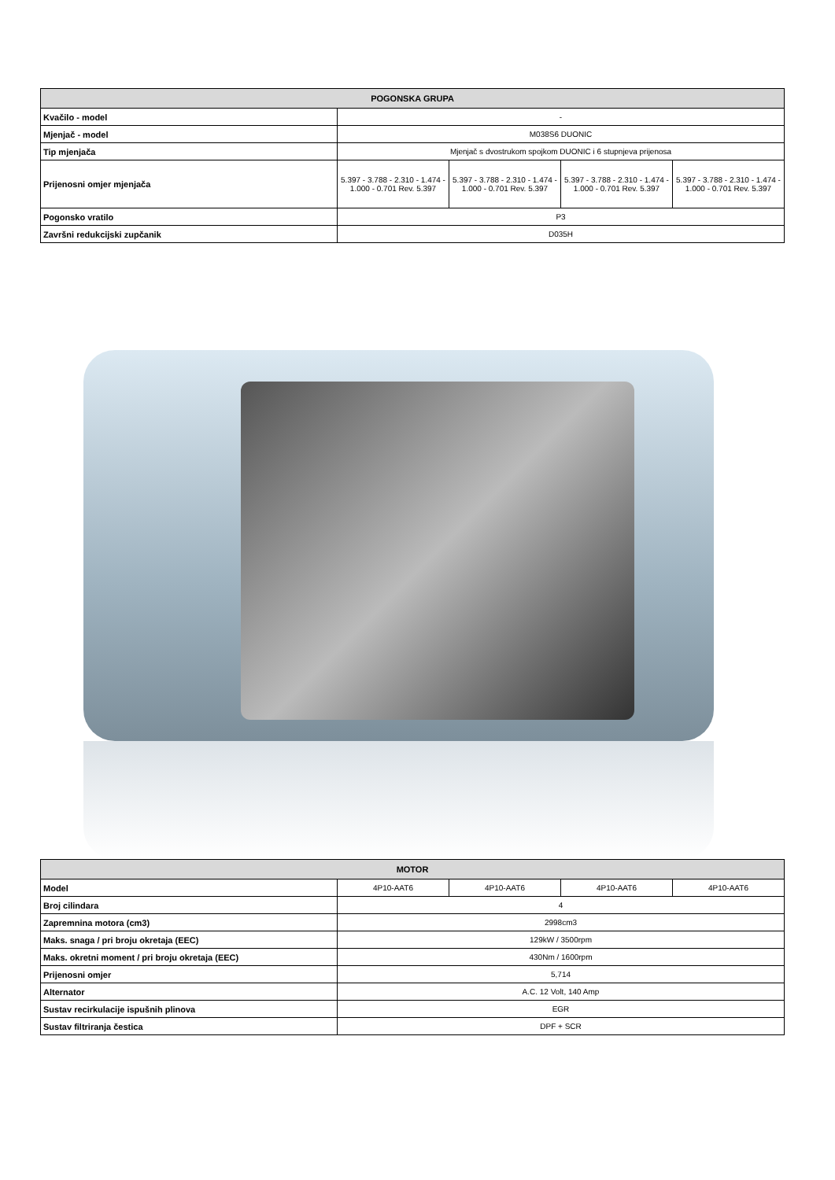| POGONSKA GRUPA | | | | |
| --- | --- | --- | --- | --- |
| Kvačilo - model | - | | | |
| Mjenjač - model | M038S6 DUONIC | | | |
| Tip mjenjača | Mjenjač s dvostrukom spojkom DUONIC i 6 stupnjeva prijenosa | | | |
| Prijenosni omjer mjenjača | 5.397 - 3.788 - 2.310 - 1.474 - 1.000 - 0.701 Rev. 5.397 | 5.397 - 3.788 - 2.310 - 1.474 - 1.000 - 0.701 Rev. 5.397 | 5.397 - 3.788 - 2.310 - 1.474 - 1.000 - 0.701 Rev. 5.397 | 5.397 - 3.788 - 2.310 - 1.474 - 1.000 - 0.701 Rev. 5.397 |
| Pogonsko vratilo | P3 | | | |
| Završni redukcijski zupčanik | D035H | | | |
| MOTOR | | | | |
| --- | --- | --- | --- | --- |
| Model | 4P10-AAT6 | 4P10-AAT6 | 4P10-AAT6 | 4P10-AAT6 |
| Broj cilindara | 4 | | | |
| Zapremnina motora (cm3) | 2998cm3 | | | |
| Maks. snaga / pri broju okretaja (EEC) | 129kW / 3500rpm | | | |
| Maks. okretni moment / pri broju okretaja (EEC) | 430Nm / 1600rpm | | | |
| Prijenosni omjer | 5,714 | | | |
| Alternator | A.C. 12 Volt, 140 Amp | | | |
| Sustav recirkulacije ispušnih plinova | EGR | | | |
| Sustav filtriranja čestica | DPF + SCR | | | |